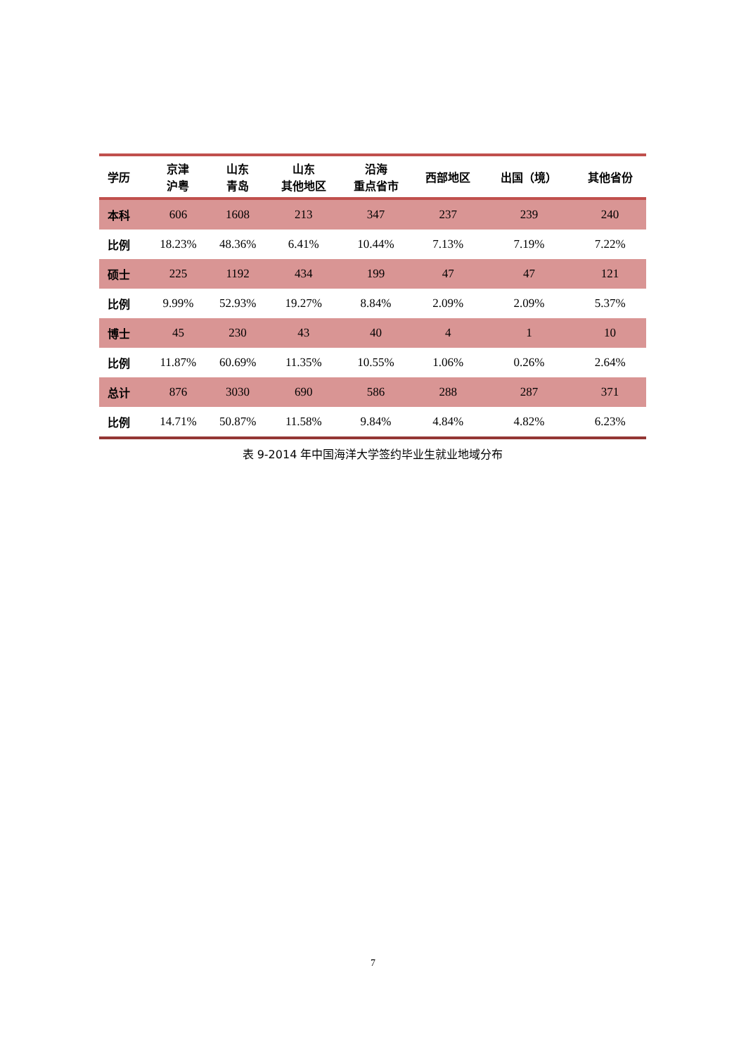| 学历 | 京津 沪粤 | 山东 青岛 | 山东 其他地区 | 沿海 重点省市 | 西部地区 | 出国（境） | 其他省份 |
| --- | --- | --- | --- | --- | --- | --- | --- |
| 本科 | 606 | 1608 | 213 | 347 | 237 | 239 | 240 |
| 比例 | 18.23% | 48.36% | 6.41% | 10.44% | 7.13% | 7.19% | 7.22% |
| 硕士 | 225 | 1192 | 434 | 199 | 47 | 47 | 121 |
| 比例 | 9.99% | 52.93% | 19.27% | 8.84% | 2.09% | 2.09% | 5.37% |
| 博士 | 45 | 230 | 43 | 40 | 4 | 1 | 10 |
| 比例 | 11.87% | 60.69% | 11.35% | 10.55% | 1.06% | 0.26% | 2.64% |
| 总计 | 876 | 3030 | 690 | 586 | 288 | 287 | 371 |
| 比例 | 14.71% | 50.87% | 11.58% | 9.84% | 4.84% | 4.82% | 6.23% |
表 9-2014 年中国海洋大学签约毕业生就业地域分布
7